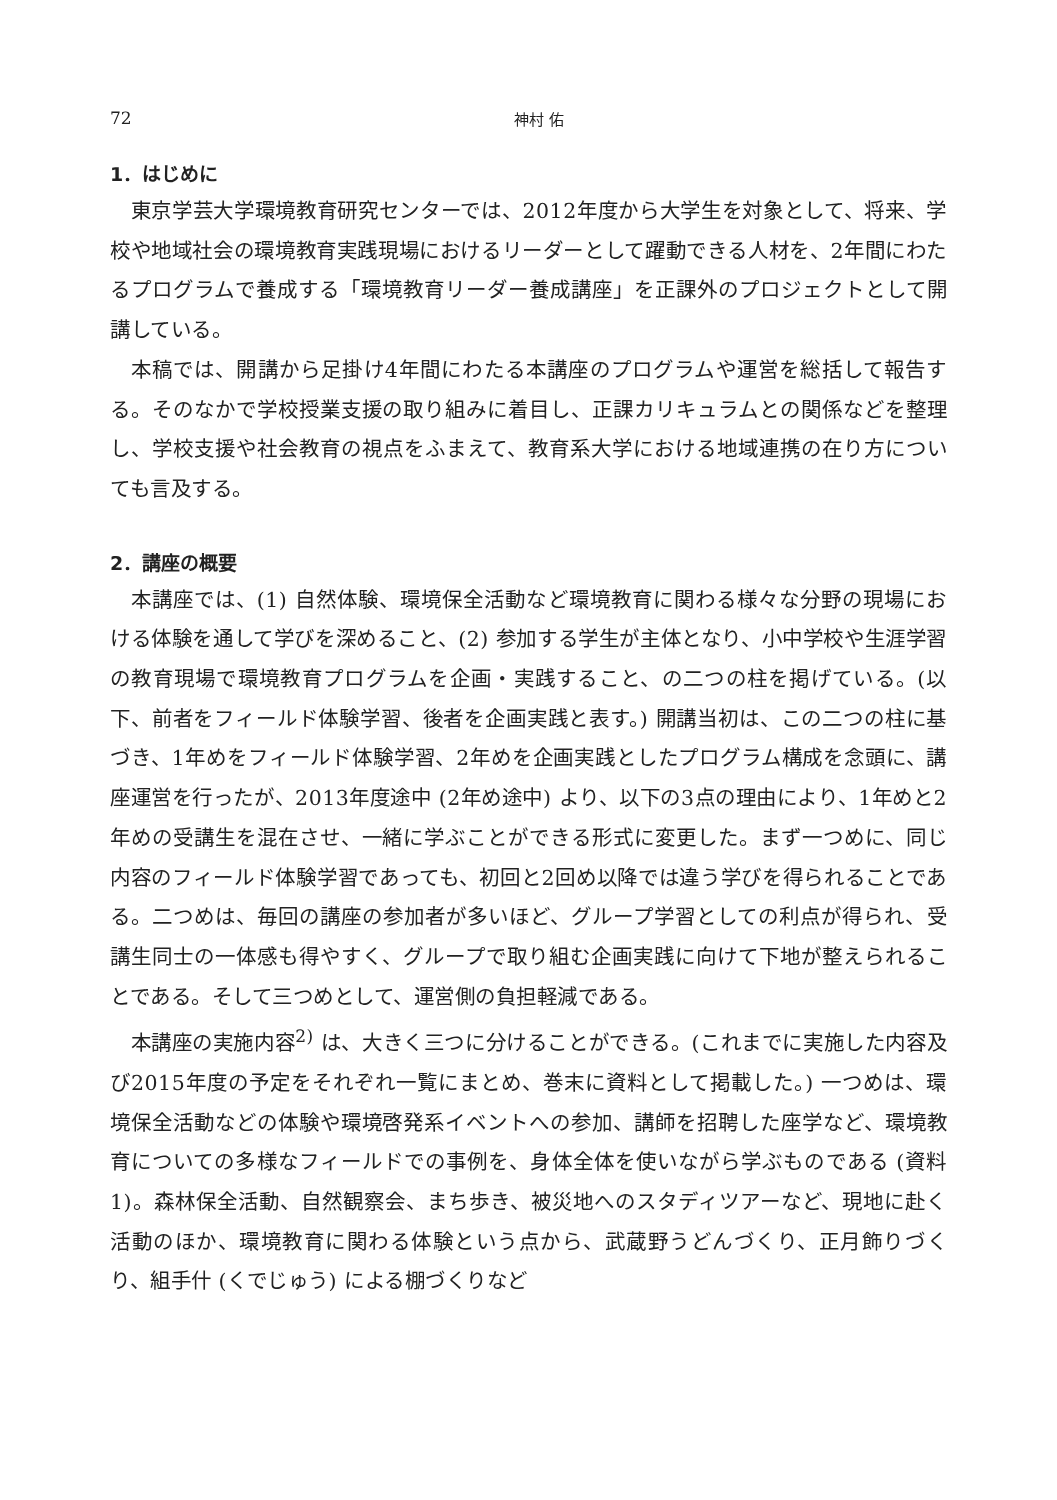72 神村 佑
1．はじめに
東京学芸大学環境教育研究センターでは、2012年度から大学生を対象として、将来、学校や地域社会の環境教育実践現場におけるリーダーとして躍動できる人材を、2年間にわたるプログラムで養成する「環境教育リーダー養成講座」を正課外のプロジェクトとして開講している。
本稿では、開講から足掛け4年間にわたる本講座のプログラムや運営を総括して報告する。そのなかで学校授業支援の取り組みに着目し、正課カリキュラムとの関係などを整理し、学校支援や社会教育の視点をふまえて、教育系大学における地域連携の在り方についても言及する。
2．講座の概要
本講座では、(1) 自然体験、環境保全活動など環境教育に関わる様々な分野の現場における体験を通して学びを深めること、(2) 参加する学生が主体となり、小中学校や生涯学習の教育現場で環境教育プログラムを企画・実践すること、の二つの柱を掲げている。(以下、前者をフィールド体験学習、後者を企画実践と表す。) 開講当初は、この二つの柱に基づき、1年めをフィールド体験学習、2年めを企画実践としたプログラム構成を念頭に、講座運営を行ったが、2013年度途中 (2年め途中) より、以下の3点の理由により、1年めと2年めの受講生を混在させ、一緒に学ぶことができる形式に変更した。まず一つめに、同じ内容のフィールド体験学習であっても、初回と2回め以降では違う学びを得られることである。二つめは、毎回の講座の参加者が多いほど、グループ学習としての利点が得られ、受講生同士の一体感も得やすく、グループで取り組む企画実践に向けて下地が整えられることである。そして三つめとして、運営側の負担軽減である。
本講座の実施内容<sup>2)</sup> は、大きく三つに分けることができる。(これまでに実施した内容及び2015年度の予定をそれぞれ一覧にまとめ、巻末に資料として掲載した。) 一つめは、環境保全活動などの体験や環境啓発系イベントへの参加、講師を招聘した座学など、環境教育についての多様なフィールドでの事例を、身体全体を使いながら学ぶものである (資料1)。森林保全活動、自然観察会、まち歩き、被災地へのスタディツアーなど、現地に赴く活動のほか、環境教育に関わる体験という点から、武蔵野うどんづくり、正月飾りづくり、組手什 (くでじゅう) による棚づくりなど